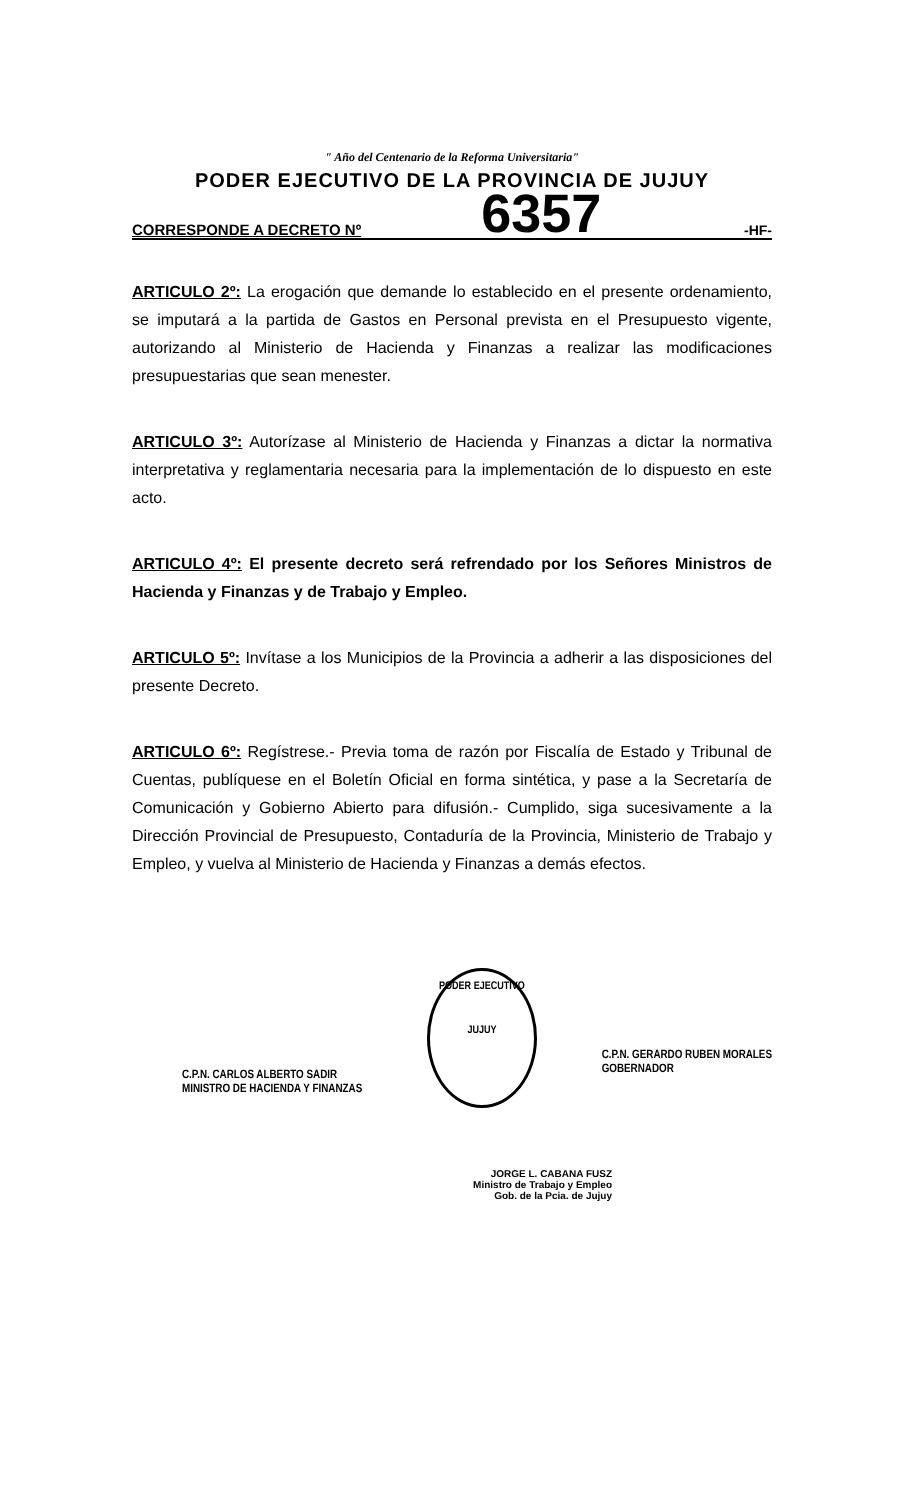" Año del Centenario de la Reforma Universitaria"
PODER EJECUTIVO DE LA PROVINCIA DE JUJUY
CORRESPONDE A DECRETO Nº 6357 -HF-
ARTICULO 2º: La erogación que demande lo establecido en el presente ordenamiento, se imputará a la partida de Gastos en Personal prevista en el Presupuesto vigente, autorizando al Ministerio de Hacienda y Finanzas a realizar las modificaciones presupuestarias que sean menester.
ARTICULO 3º: Autorízase al Ministerio de Hacienda y Finanzas a dictar la normativa interpretativa y reglamentaria necesaria para la implementación de lo dispuesto en este acto.
ARTICULO 4º: El presente decreto será refrendado por los Señores Ministros de Hacienda y Finanzas y de Trabajo y Empleo.
ARTICULO 5º: Invítase a los Municipios de la Provincia a adherir a las disposiciones del presente Decreto.
ARTICULO 6º: Regístrese.- Previa toma de razón por Fiscalía de Estado y Tribunal de Cuentas, publíquese en el Boletín Oficial en forma sintética, y pase a la Secretaría de Comunicación y Gobierno Abierto para difusión.- Cumplido, siga sucesivamente a la Dirección Provincial de Presupuesto, Contaduría de la Provincia, Ministerio de Trabajo y Empleo, y vuelva al Ministerio de Hacienda y Finanzas a demás efectos.
C.P.N. CARLOS ALBERTO SADIR
MINISTRO DE HACIENDA Y FINANZAS
PODER EJECUTIVO
JUJUY
C.P.N. GERARDO RUBEN MORALES
GOBERNADOR
JORGE L. CABANA FUSZ
Ministro de Trabajo y Empleo
Gob. de la Pcia. de Jujuy